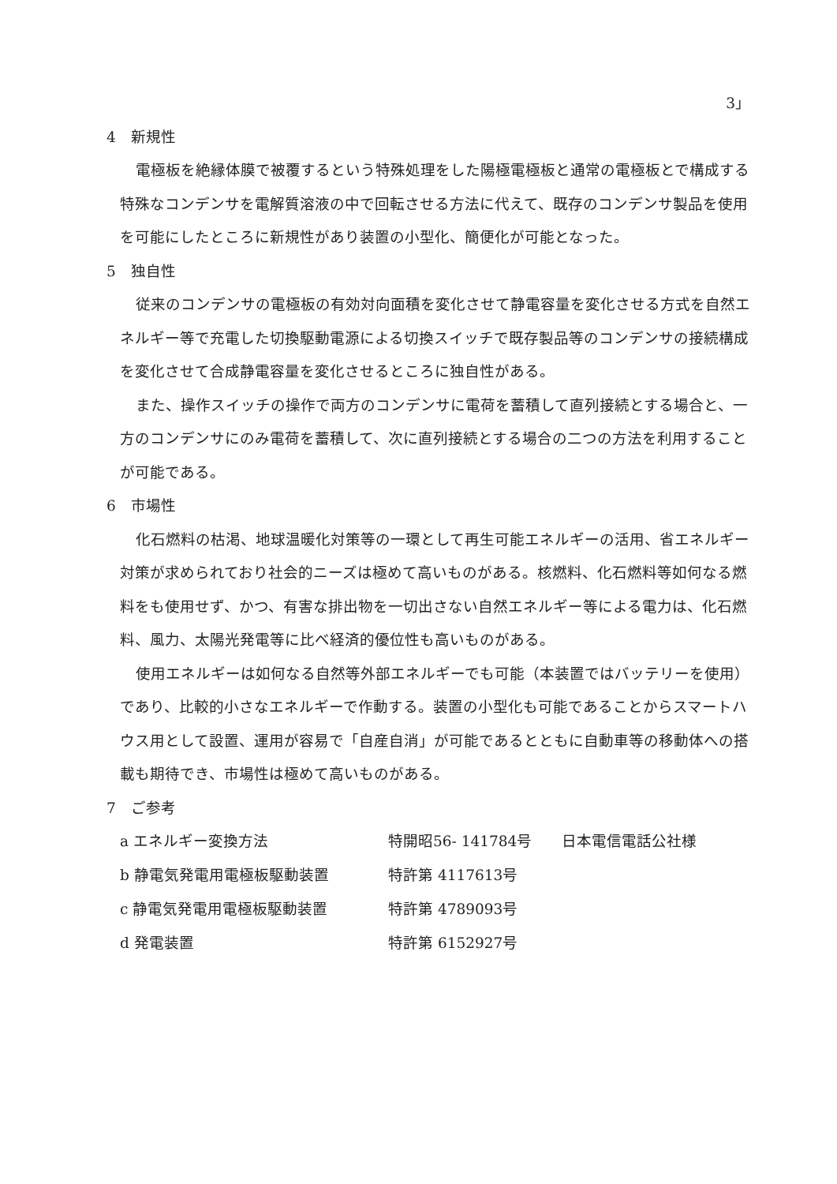3」
4　新規性
電極板を絶縁体膜で被覆するという特殊処理をした陽極電極板と通常の電極板とで構成する特殊なコンデンサを電解質溶液の中で回転させる方法に代えて、既存のコンデンサ製品を使用を可能にしたところに新規性があり装置の小型化、簡便化が可能となった。
5　独自性
従来のコンデンサの電極板の有効対向面積を変化させて静電容量を変化させる方式を自然エネルギー等で充電した切換駆動電源による切換スイッチで既存製品等のコンデンサの接続構成を変化させて合成静電容量を変化させるところに独自性がある。
また、操作スイッチの操作で両方のコンデンサに電荷を蓄積して直列接続とする場合と、一方のコンデンサにのみ電荷を蓄積して、次に直列接続とする場合の二つの方法を利用することが可能である。
6　市場性
化石燃料の枯渇、地球温暖化対策等の一環として再生可能エネルギーの活用、省エネルギー対策が求められており社会的ニーズは極めて高いものがある。核燃料、化石燃料等如何なる燃料をも使用せず、かつ、有害な排出物を一切出さない自然エネルギー等による電力は、化石燃料、風力、太陽光発電等に比べ経済的優位性も高いものがある。
使用エネルギーは如何なる自然等外部エネルギーでも可能（本装置ではバッテリーを使用）であり、比較的小さなエネルギーで作動する。装置の小型化も可能であることからスマートハウス用として設置、運用が容易で「自産自消」が可能であるとともに自動車等の移動体への搭載も期待でき、市場性は極めて高いものがある。
7　ご参考
| a エネルギー変換方法 | 特開昭56- 141784号 | 日本電信電話公社様 |
| b 静電気発電用電極板駆動装置 | 特許第 4117613号 | |
| c 静電気発電用電極板駆動装置 | 特許第 4789093号 | |
| d 発電装置 | 特許第 6152927号 | |